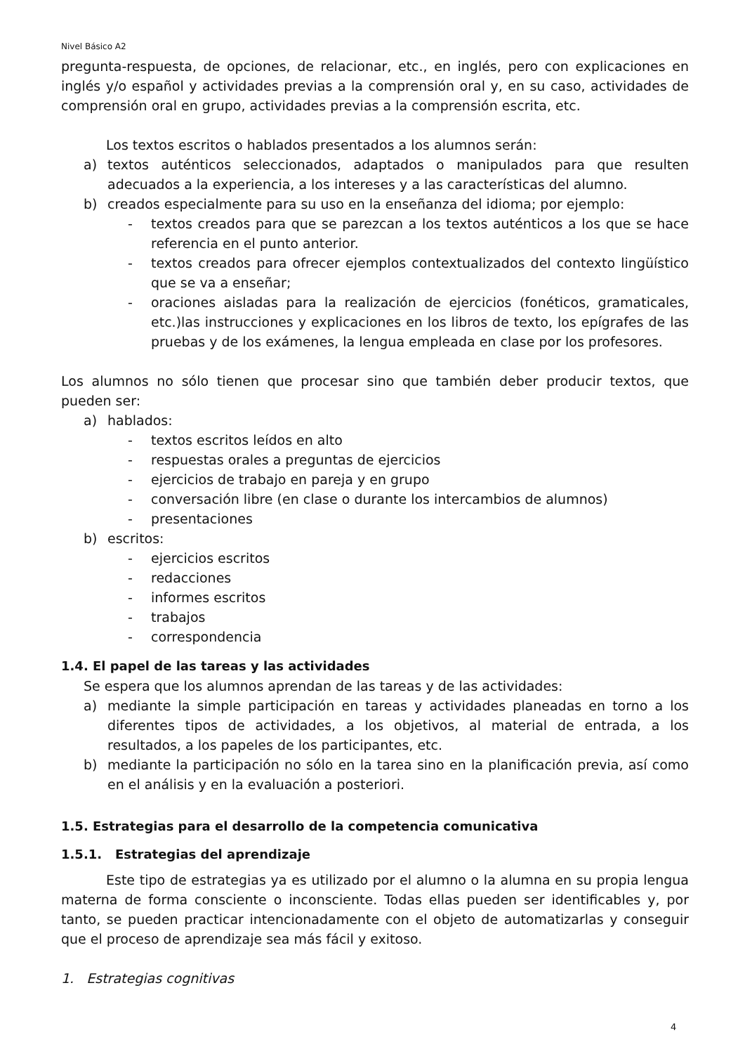Nivel Básico A2
pregunta-respuesta, de opciones, de relacionar, etc., en inglés, pero con explicaciones en inglés y/o español y actividades previas a la comprensión oral y, en su caso, actividades de comprensión oral en grupo, actividades previas a la comprensión escrita, etc.
Los textos escritos o hablados presentados a los alumnos serán:
a) textos auténticos seleccionados, adaptados o manipulados para que resulten adecuados a la experiencia, a los intereses y a las características del alumno.
b) creados especialmente para su uso en la enseñanza del idioma; por ejemplo:
- textos creados para que se parezcan a los textos auténticos a los que se hace referencia en el punto anterior.
- textos creados para ofrecer ejemplos contextualizados del contexto lingüístico que se va a enseñar;
- oraciones aisladas para la realización de ejercicios (fonéticos, gramaticales, etc.)las instrucciones y explicaciones en los libros de texto, los epígrafes de las pruebas y de los exámenes, la lengua empleada en clase por los profesores.
Los alumnos no sólo tienen que procesar sino que también deber producir textos, que pueden ser:
a) hablados:
- textos escritos leídos en alto
- respuestas orales a preguntas de ejercicios
- ejercicios de trabajo en pareja y en grupo
- conversación libre (en clase o durante los intercambios de alumnos)
- presentaciones
b) escritos:
- ejercicios escritos
- redacciones
- informes escritos
- trabajos
- correspondencia
1.4. El papel de las tareas y las actividades
Se espera que los alumnos aprendan de las tareas y de las actividades:
a) mediante la simple participación en tareas y actividades planeadas en torno a los diferentes tipos de actividades, a los objetivos, al material de entrada, a los resultados, a los papeles de los participantes, etc.
b) mediante la participación no sólo en la tarea sino en la planificación previa, así como en el análisis y en la evaluación a posteriori.
1.5. Estrategias para el desarrollo de la competencia comunicativa
1.5.1. Estrategias del aprendizaje
Este tipo de estrategias ya es utilizado por el alumno o la alumna en su propia lengua materna de forma consciente o inconsciente. Todas ellas pueden ser identificables y, por tanto, se pueden practicar intencionadamente con el objeto de automatizarlas y conseguir que el proceso de aprendizaje sea más fácil y exitoso.
1. Estrategias cognitivas
4